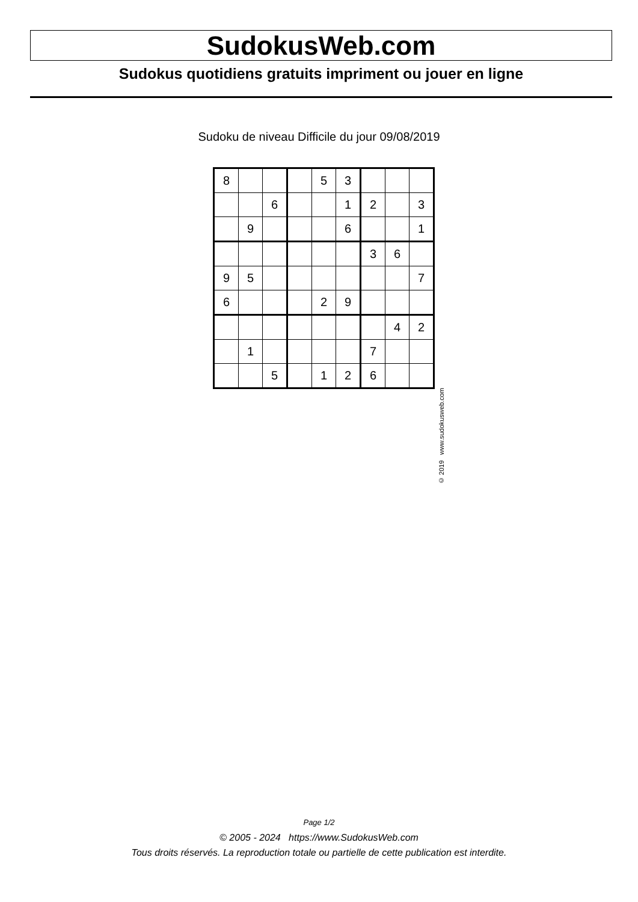SudokusWeb.com
Sudokus quotidiens gratuits impriment ou jouer en ligne
Sudoku de niveau Difficile du jour 09/08/2019
| 8 | | | | 5 | 3 | | | |
| | | 6 | | | 1 | 2 | | 3 |
| | 9 | | | | 6 | | | 1 |
| | | | | | | 3 | 6 | |
| 9 | 5 | | | | | | | 7 |
| 6 | | | | 2 | 9 | | | |
| | | | | | | | 4 | 2 |
| | 1 | | | | | 7 | | |
| | | 5 | | 1 | 2 | 6 | | |
© 2019 www.sudokusweb.com
Page 1/2
© 2005 - 2024 https://www.SudokusWeb.com
Tous droits réservés. La reproduction totale ou partielle de cette publication est interdite.